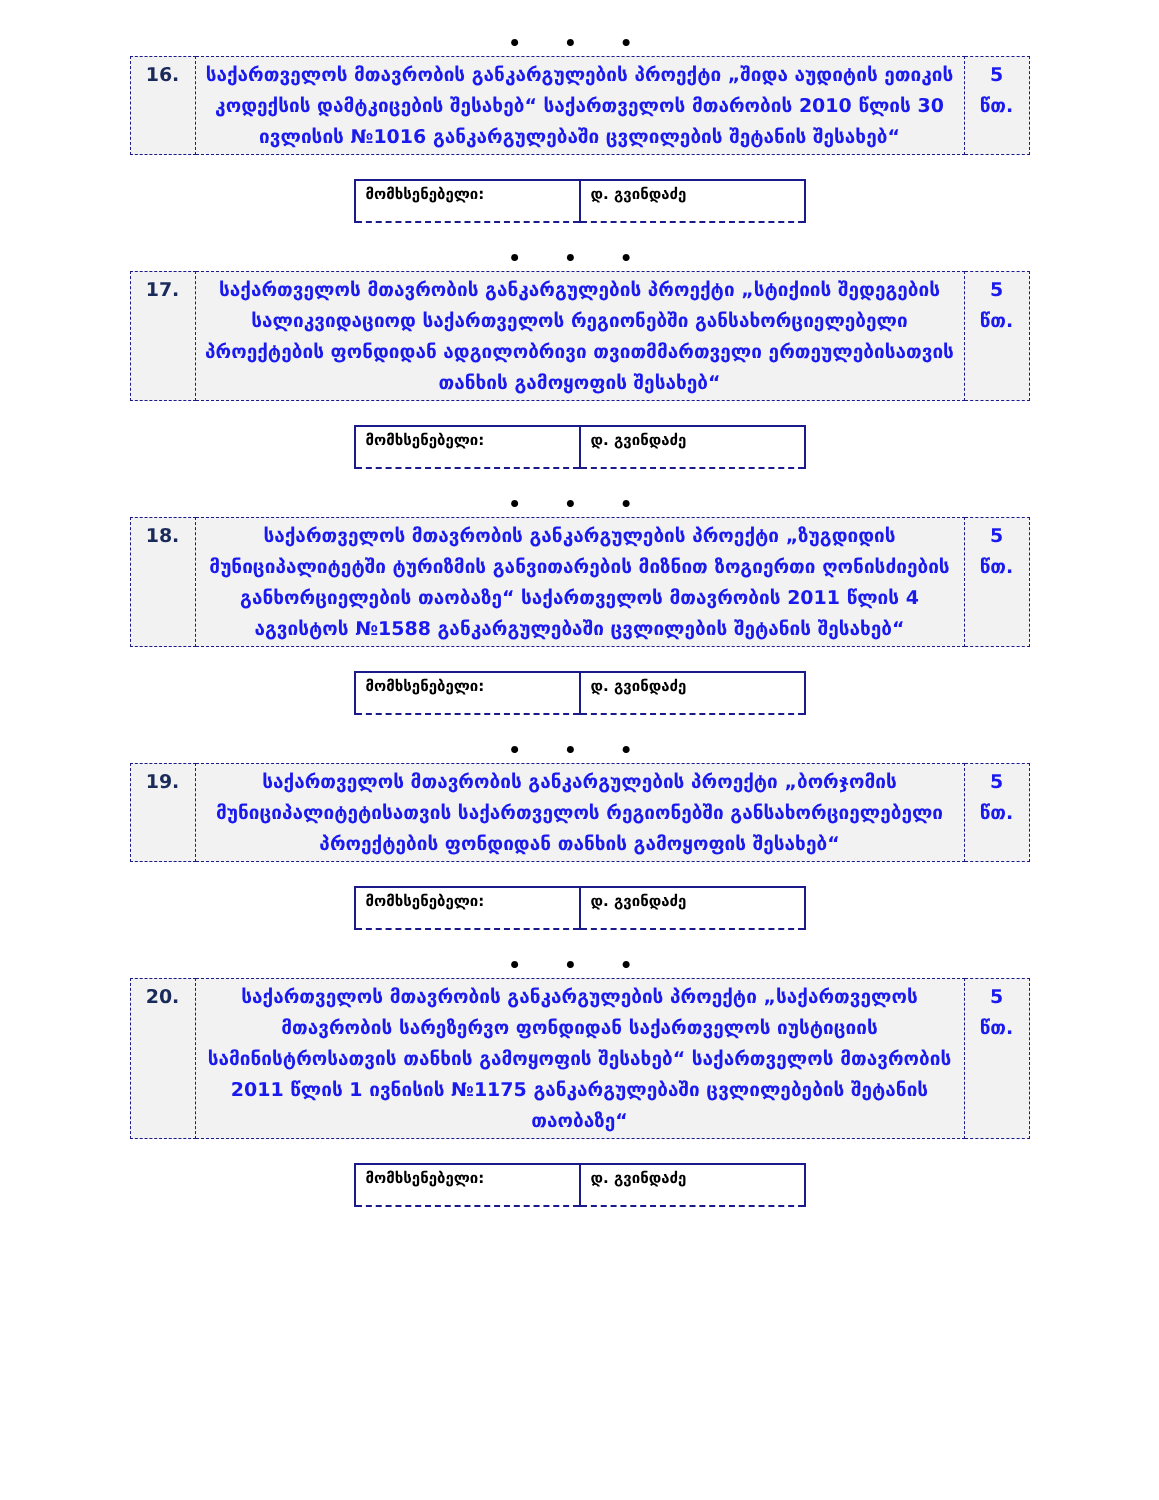• • •
| 16. | საქართველოს მთავრობის განკარგულების პროექტი „შიდა აუდიტის ეთიკის კოდექსის დამტკიცების შესახებ“ საქართველოს მთარობის 2010 წლის 30 ივლისის №1016 განკარგულებაში ცვლილების შეტანის შესახებ“ | 5 წთ. |
| მომხსენებელი: | დ. გვინდაძე |
• • •
| 17. | საქართველოს მთავრობის განკარგულების პროექტი „სტიქიის შედეგების სალიკვიდაციოდ საქართველოს რეგიონებში განსახორციელებელი პროექტების ფონდიდან ადგილობრივი თვითმმართველი ერთეულებისათვის თანხის გამოყოფის შესახებ“ | 5 წთ. |
| მომხსენებელი: | დ. გვინდაძე |
• • •
| 18. | საქართველოს მთავრობის განკარგულების პროექტი „ზუგდიდის მუნიციპალიტეტში ტურიზმის განვითარების მიზნით ზოგიერთი ღონისძიების განხორციელების თაობაზე“ საქართველოს მთავრობის 2011 წლის 4 აგვისტოს №1588 განკარგულებაში ცვლილების შეტანის შესახებ“ | 5 წთ. |
| მომხსენებელი: | დ. გვინდაძე |
• • •
| 19. | საქართველოს მთავრობის განკარგულების პროექტი „ბორჯომის მუნიციპალიტეტისათვის საქართველოს რეგიონებში განსახორციელებელი პროექტების ფონდიდან თანხის გამოყოფის შესახებ“ | 5 წთ. |
| მომხსენებელი: | დ. გვინდაძე |
• • •
| 20. | საქართველოს მთავრობის განკარგულების პროექტი „საქართველოს მთავრობის სარეზერვო ფონდიდან საქართველოს იუსტიციის სამინისტროსათვის თანხის გამოყოფის შესახებ“ საქართველოს მთავრობის 2011 წლის 1 ივნისის №1175 განკარგულებაში ცვლილებების შეტანის თაობაზე“ | 5 წთ. |
| მომხსენებელი: | დ. გვინდაძე |